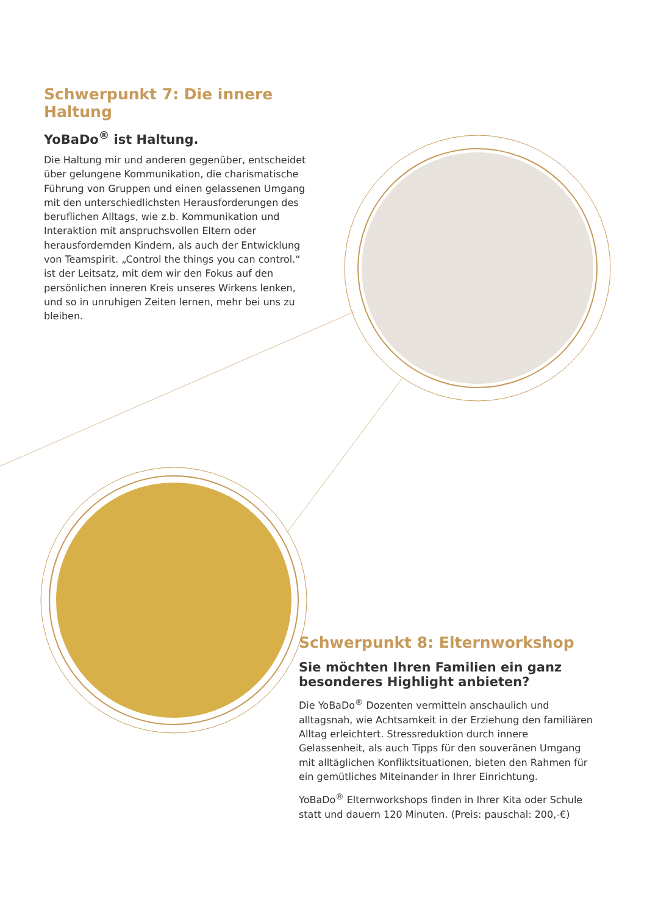Schwerpunkt 7: Die innere Haltung
YoBaDo<sup>®</sup> ist Haltung.
Die Haltung mir und anderen gegenüber, entscheidet über gelungene Kommunikation, die charismatische Führung von Gruppen und einen gelassenen Umgang mit den unterschiedlichsten Herausforderungen des beruflichen Alltags, wie z.b. Kommunikation und Interaktion mit anspruchsvollen Eltern oder herausfordernden Kindern, als auch der Entwicklung von Teamspirit. „Control the things you can control.“ ist der Leitsatz, mit dem wir den Fokus auf den persönlichen inneren Kreis unseres Wirkens lenken, und so in unruhigen Zeiten lernen, mehr bei uns zu bleiben.
Schwerpunkt 8: Elternworkshop
Sie möchten Ihren Familien ein ganz besonderes Highlight anbieten?
Die YoBaDo<sup>®</sup> Dozenten vermitteln anschaulich und alltagsnah, wie Achtsamkeit in der Erziehung den familiären Alltag erleichtert. Stressreduktion durch innere Gelassenheit, als auch Tipps für den souveränen Umgang mit alltäglichen Konfliktsituationen, bieten den Rahmen für ein gemütliches Miteinander in Ihrer Einrichtung.
YoBaDo<sup>®</sup> Elternworkshops finden in Ihrer Kita oder Schule statt und dauern 120 Minuten. (Preis: pauschal: 200,-€)